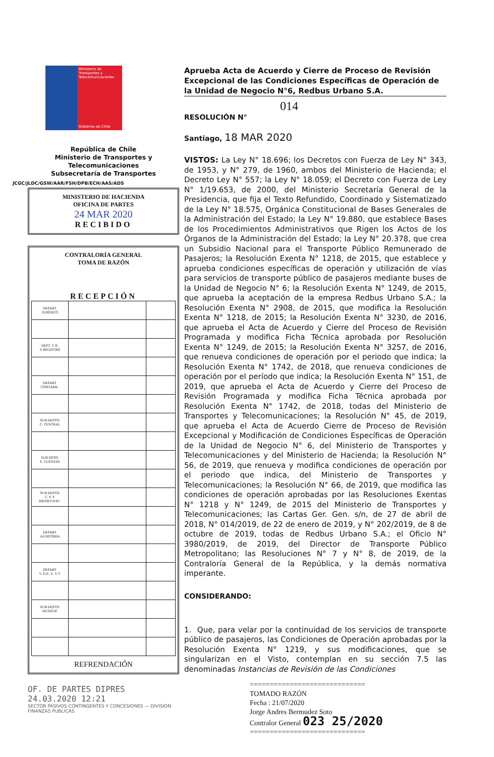Ministerio de Transportes y Telecomunicaciones
Gobierno de Chile
República de Chile
Ministerio de Transportes y
Telecomunicaciones
Subsecretaría de Transportes
JCGC/JLDC/GSW/AAR/FSH/DPB/ECH/AAS/ADS
MINISTERIO DE HACIENDA
OFICINA DE PARTES
24 MAR 2020
RECIBIDO
CONTRALORÍA GENERAL
TOMA DE RAZÓN
RECEPCIÓN
| DEPART. JURÍDICO | | |
| DEPT. T. R. Y REGISTRO | | |
| DEPART. CONTABIL. | | |
| SUB DEPTO. C. CENTRAL | | |
| SUB DPTO. E. CUENTAS | | |
| SUB DEPTO. C. P. Y BIENES NAC. | | |
| DEPART. AUDITORIA | | |
| DEPART. V. O.P., U. Y T. | | |
| SUB DEPTO. MUNICIP. | | |
REFRENDACIÓN
OF. DE PARTES DIPRES
24.03.2020 12:21
SECTOR PASIVOS CONTINGENTES Y CONCESIONES — DIVISION FINANZAS PUBLICAS
Aprueba Acta de Acuerdo y Cierre de Proceso de Revisión Excepcional de las Condiciones Específicas de Operación de la Unidad de Negocio N°6, Redbus Urbano S.A.
014
RESOLUCIÓN N°
Santiago, 18 MAR 2020
VISTOS: La Ley N° 18.696; los Decretos con Fuerza de Ley N° 343, de 1953, y N° 279, de 1960, ambos del Ministerio de Hacienda; el Decreto Ley N° 557; la Ley N° 18.059; el Decreto con Fuerza de Ley N° 1/19.653, de 2000, del Ministerio Secretaría General de la Presidencia, que fija el Texto Refundido, Coordinado y Sistematizado de la Ley N° 18.575, Orgánica Constitucional de Bases Generales de la Administración del Estado; la Ley N° 19.880, que establece Bases de los Procedimientos Administrativos que Rigen los Actos de los Órganos de la Administración del Estado; la Ley N° 20.378, que crea un Subsidio Nacional para el Transporte Público Remunerado de Pasajeros; la Resolución Exenta N° 1218, de 2015, que establece y aprueba condiciones específicas de operación y utilización de vías para servicios de transporte público de pasajeros mediante buses de la Unidad de Negocio N° 6; la Resolución Exenta N° 1249, de 2015, que aprueba la aceptación de la empresa Redbus Urbano S.A.; la Resolución Exenta N° 2908, de 2015, que modifica la Resolución Exenta N° 1218, de 2015; la Resolución Exenta N° 3230, de 2016, que aprueba el Acta de Acuerdo y Cierre del Proceso de Revisión Programada y modifica Ficha Técnica aprobada por Resolución Exenta N° 1249, de 2015; la Resolución Exenta N° 3257, de 2016, que renueva condiciones de operación por el periodo que indica; la Resolución Exenta N° 1742, de 2018, que renueva condiciones de operación por el período que indica; la Resolución Exenta N° 151, de 2019, que aprueba el Acta de Acuerdo y Cierre del Proceso de Revisión Programada y modifica Ficha Técnica aprobada por Resolución Exenta N° 1742, de 2018, todas del Ministerio de Transportes y Telecomunicaciones; la Resolución N° 45, de 2019, que aprueba el Acta de Acuerdo Cierre de Proceso de Revisión Excepcional y Modificación de Condiciones Específicas de Operación de la Unidad de Negocio N° 6, del Ministerio de Transportes y Telecomunicaciones y del Ministerio de Hacienda; la Resolución N° 56, de 2019, que renueva y modifica condiciones de operación por el periodo que indica, del Ministerio de Transportes y Telecomunicaciones; la Resolución N° 66, de 2019, que modifica las condiciones de operación aprobadas por las Resoluciones Exentas N° 1218 y N° 1249, de 2015 del Ministerio de Transportes y Telecomunicaciones; las Cartas Ger. Gen. s/n, de 27 de abril de 2018, N° 014/2019, de 22 de enero de 2019, y N° 202/2019, de 8 de octubre de 2019, todas de Redbus Urbano S.A.; el Oficio N° 3980/2019, de 2019, del Director de Transporte Público Metropolitano; las Resoluciones N° 7 y N° 8, de 2019, de la Contraloría General de la República, y la demás normativa imperante.
CONSIDERANDO:
1. Que, para velar por la continuidad de los servicios de transporte público de pasajeros, las Condiciones de Operación aprobadas por la Resolución Exenta N° 1219, y sus modificaciones, que se singularizan en el Visto, contemplan en su sección 7.5 las denominadas Instancias de Revisión de las Condiciones
=============================
TOMADO RAZÓN
Fecha : 21/07/2020
Jorge Andres Bermudez Soto
Contralor General 023 25/2020
=============================